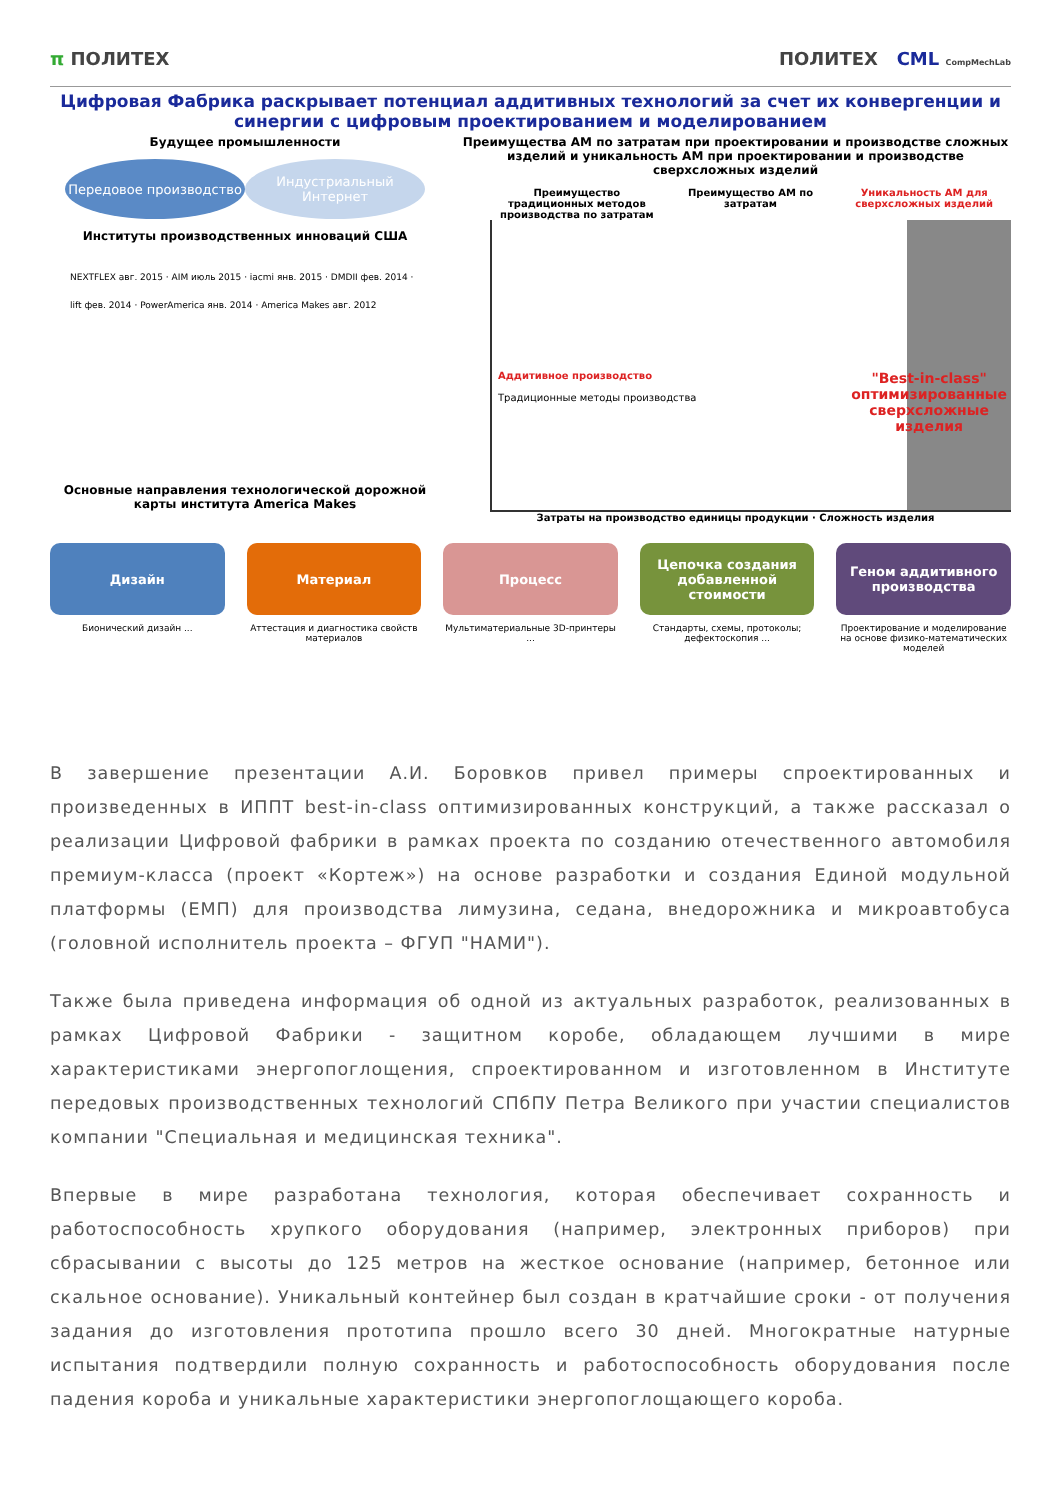π ПОЛИТЕХ ПОЛИТЕХ CML CompMechLab
Цифровая Фабрика раскрывает потенциал аддитивных технологий за счет их конвергенции и синергии с цифровым проектированием и моделированием
Будущее промышленности
Передовое производство Индустриальный Интернет
Институты производственных инноваций США
NEXTFLEX авг. 2015 · AIM июль 2015 · iacmi янв. 2015 · DMDII фев. 2014 · lift фев. 2014 · PowerAmerica янв. 2014 · America Makes авг. 2012
Основные направления технологической дорожной карты института America Makes
Преимущества АМ по затратам при проектировании и производстве сложных изделий и уникальность АМ при проектировании и производстве сверхсложных изделий
Преимущество традиционных методов производства по затратам
Преимущество АМ по затратам Уникальность АМ для сверхсложных изделий
Аддитивное производство
Традиционные методы производства
"Best-in-class"
оптимизированные
сверхсложные
изделия
Затраты на производство единицы продукции · Сложность изделия
Дизайн Материал Процесс Цепочка создания добавленной стоимости
Геном аддитивного производства
Бионический дизайн ... Аттестация и диагностика свойств материалов
Мультиматериальные 3D-принтеры ...
Стандарты, схемы, протоколы; дефектоскопия ...
Проектирование и моделирование на основе физико-математических моделей
В завершение презентации А.И. Боровков привел примеры спроектированных и произведенных в ИППТ best-in-class оптимизированных конструкций, а также рассказал о реализации Цифровой фабрики в рамках проекта по созданию отечественного автомобиля премиум-класса (проект «Кортеж») на основе разработки и создания Единой модульной платформы (ЕМП) для производства лимузина, седана, внедорожника и микроавтобуса (головной исполнитель проекта – ФГУП "НАМИ").
Также была приведена информация об одной из актуальных разработок, реализованных в рамках Цифровой Фабрики - защитном коробе, обладающем лучшими в мире характеристиками энергопоглощения, спроектированном и изготовленном в Институте передовых производственных технологий СПбПУ Петра Великого при участии специалистов компании "Специальная и медицинская техника".
Впервые в мире разработана технология, которая обеспечивает сохранность и работоспособность хрупкого оборудования (например, электронных приборов) при сбрасывании с высоты до 125 метров на жесткое основание (например, бетонное или скальное основание). Уникальный контейнер был создан в кратчайшие сроки - от получения задания до изготовления прототипа прошло всего 30 дней. Многократные натурные испытания подтвердили полную сохранность и работоспособность оборудования после падения короба и уникальные характеристики энергопоглощающего короба.